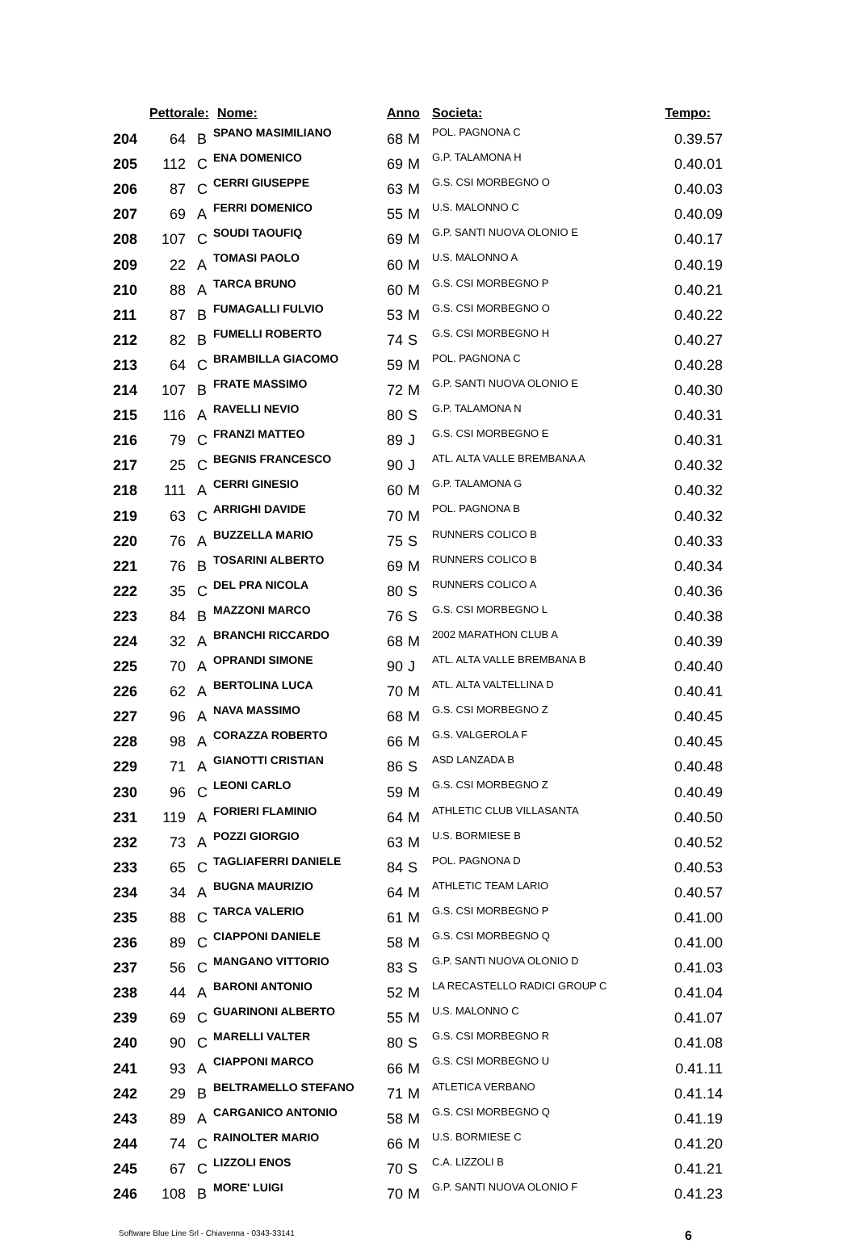| | Pettorale: | | Nome: | Anno | | Societa: | Tempo: |
| --- | --- | --- | --- | --- | --- | --- | --- |
| 204 | 64 | B | SPANO MASIMILIANO | 68 | M | POL. PAGNONA C | 0.39.57 |
| 205 | 112 | C | ENA DOMENICO | 69 | M | G.P. TALAMONA H | 0.40.01 |
| 206 | 87 | C | CERRI GIUSEPPE | 63 | M | G.S. CSI MORBEGNO O | 0.40.03 |
| 207 | 69 | A | FERRI DOMENICO | 55 | M | U.S. MALONNO C | 0.40.09 |
| 208 | 107 | C | SOUDI TAOUFIQ | 69 | M | G.P. SANTI NUOVA OLONIO E | 0.40.17 |
| 209 | 22 | A | TOMASI PAOLO | 60 | M | U.S. MALONNO A | 0.40.19 |
| 210 | 88 | A | TARCA BRUNO | 60 | M | G.S. CSI MORBEGNO P | 0.40.21 |
| 211 | 87 | B | FUMAGALLI FULVIO | 53 | M | G.S. CSI MORBEGNO O | 0.40.22 |
| 212 | 82 | B | FUMELLI ROBERTO | 74 | S | G.S. CSI MORBEGNO H | 0.40.27 |
| 213 | 64 | C | BRAMBILLA GIACOMO | 59 | M | POL. PAGNONA C | 0.40.28 |
| 214 | 107 | B | FRATE MASSIMO | 72 | M | G.P. SANTI NUOVA OLONIO E | 0.40.30 |
| 215 | 116 | A | RAVELLI NEVIO | 80 | S | G.P. TALAMONA N | 0.40.31 |
| 216 | 79 | C | FRANZI MATTEO | 89 | J | G.S. CSI MORBEGNO E | 0.40.31 |
| 217 | 25 | C | BEGNIS FRANCESCO | 90 | J | ATL. ALTA VALLE BREMBANA A | 0.40.32 |
| 218 | 111 | A | CERRI GINESIO | 60 | M | G.P. TALAMONA G | 0.40.32 |
| 219 | 63 | C | ARRIGHI DAVIDE | 70 | M | POL. PAGNONA B | 0.40.32 |
| 220 | 76 | A | BUZZELLA MARIO | 75 | S | RUNNERS COLICO B | 0.40.33 |
| 221 | 76 | B | TOSARINI ALBERTO | 69 | M | RUNNERS COLICO B | 0.40.34 |
| 222 | 35 | C | DEL PRA NICOLA | 80 | S | RUNNERS COLICO A | 0.40.36 |
| 223 | 84 | B | MAZZONI MARCO | 76 | S | G.S. CSI MORBEGNO L | 0.40.38 |
| 224 | 32 | A | BRANCHI RICCARDO | 68 | M | 2002 MARATHON CLUB A | 0.40.39 |
| 225 | 70 | A | OPRANDI SIMONE | 90 | J | ATL. ALTA VALLE BREMBANA B | 0.40.40 |
| 226 | 62 | A | BERTOLINA LUCA | 70 | M | ATL. ALTA VALTELLINA D | 0.40.41 |
| 227 | 96 | A | NAVA MASSIMO | 68 | M | G.S. CSI MORBEGNO Z | 0.40.45 |
| 228 | 98 | A | CORAZZA ROBERTO | 66 | M | G.S. VALGEROLA F | 0.40.45 |
| 229 | 71 | A | GIANOTTI CRISTIAN | 86 | S | ASD LANZADA B | 0.40.48 |
| 230 | 96 | C | LEONI CARLO | 59 | M | G.S. CSI MORBEGNO Z | 0.40.49 |
| 231 | 119 | A | FORIERI FLAMINIO | 64 | M | ATHLETIC CLUB VILLASANTA | 0.40.50 |
| 232 | 73 | A | POZZI GIORGIO | 63 | M | U.S. BORMIESE B | 0.40.52 |
| 233 | 65 | C | TAGLIAFERRI DANIELE | 84 | S | POL. PAGNONA D | 0.40.53 |
| 234 | 34 | A | BUGNA MAURIZIO | 64 | M | ATHLETIC TEAM LARIO | 0.40.57 |
| 235 | 88 | C | TARCA VALERIO | 61 | M | G.S. CSI MORBEGNO P | 0.41.00 |
| 236 | 89 | C | CIAPPONI DANIELE | 58 | M | G.S. CSI MORBEGNO Q | 0.41.00 |
| 237 | 56 | C | MANGANO VITTORIO | 83 | S | G.P. SANTI NUOVA OLONIO D | 0.41.03 |
| 238 | 44 | A | BARONI ANTONIO | 52 | M | LA RECASTELLO RADICI GROUP C | 0.41.04 |
| 239 | 69 | C | GUARINONI ALBERTO | 55 | M | U.S. MALONNO C | 0.41.07 |
| 240 | 90 | C | MARELLI VALTER | 80 | S | G.S. CSI MORBEGNO R | 0.41.08 |
| 241 | 93 | A | CIAPPONI MARCO | 66 | M | G.S. CSI MORBEGNO U | 0.41.11 |
| 242 | 29 | B | BELTRAMELLO STEFANO | 71 | M | ATLETICA VERBANO | 0.41.14 |
| 243 | 89 | A | CARGANICO ANTONIO | 58 | M | G.S. CSI MORBEGNO Q | 0.41.19 |
| 244 | 74 | C | RAINOLTER MARIO | 66 | M | U.S. BORMIESE C | 0.41.20 |
| 245 | 67 | C | LIZZOLI ENOS | 70 | S | C.A. LIZZOLI B | 0.41.21 |
| 246 | 108 | B | MORE' LUIGI | 70 | M | G.P. SANTI NUOVA OLONIO F | 0.41.23 |
Software Blue Line Srl - Chiavenna - 0343-33141 6